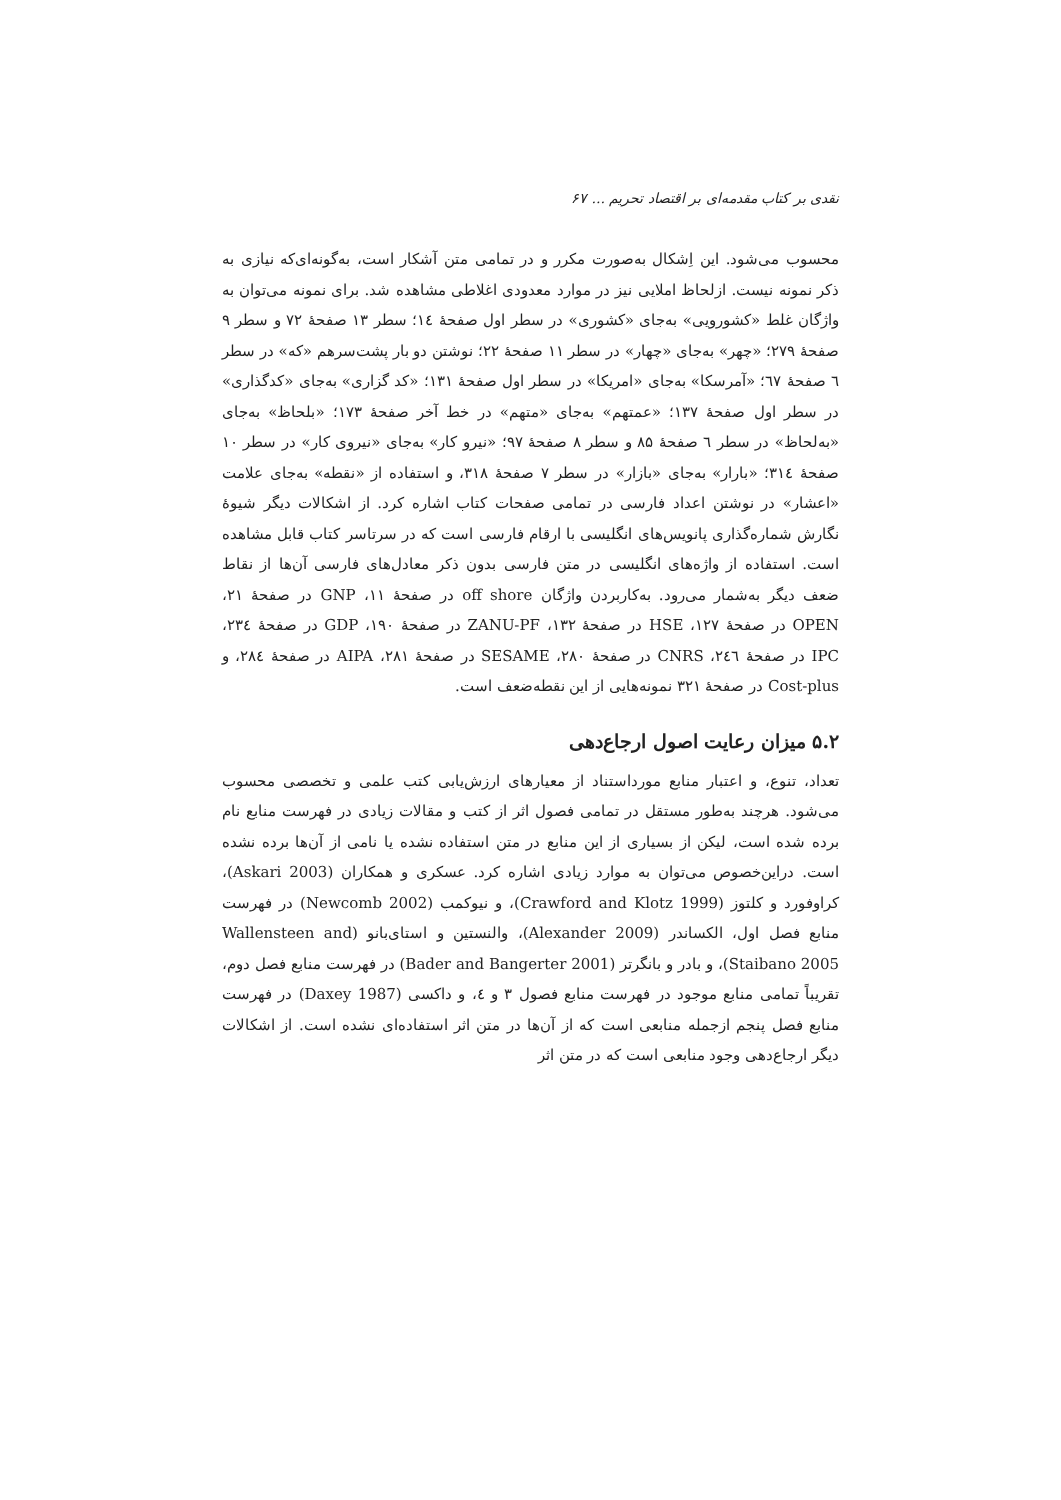نقدی بر کتاب مقدمه‌ای بر اقتصاد تحریم ... ۶۷
محسوب می‌شود. این اِشکال به‌صورت مکرر و در تمامی متن آشکار است، به‌گونه‌ای‌که نیازی به ذکر نمونه نیست. ازلحاظ املایی نیز در موارد معدودی اغلاطی مشاهده شد. برای نمونه می‌توان به واژگان غلط «کشورویی» به‌جای «کشوری» در سطر اول صفحهٔ ۱٤؛ سطر ۱۳ صفحهٔ ۷۲ و سطر ۹ صفحهٔ ۲۷۹؛ «چهر» به‌جای «چهار» در سطر ۱۱ صفحهٔ ۲۲؛ نوشتن دو بار پشت‌سرهم «که» در سطر ٦ صفحهٔ ٦٧؛ «آمرسکا» به‌جای «امریکا» در سطر اول صفحهٔ ۱۳۱؛ «کد گزاری» به‌جای «کدگذاری» در سطر اول صفحهٔ ۱۳۷؛ «عمتهم» به‌جای «متهم» در خط آخر صفحهٔ ۱۷۳؛ «بلحاظ» به‌جای «به‌لحاظ» در سطر ٦ صفحهٔ ۸۵ و سطر ۸ صفحهٔ ۹۷؛ «نیرو کار» به‌جای «نیروی کار» در سطر ۱۰ صفحهٔ ۳۱٤؛ «بارار» به‌جای «بازار» در سطر ۷ صفحهٔ ۳۱۸، و استفاده از «نقطه» به‌جای علامت «اعشار» در نوشتن اعداد فارسی در تمامی صفحات کتاب اشاره کرد. از اشکالات دیگر شیوهٔ نگارش شماره‌گذاری پانویس‌های انگلیسی با ارقام فارسی است که در سرتاسر کتاب قابل مشاهده است. استفاده از واژه‌های انگلیسی در متن فارسی بدون ذکر معادل‌های فارسی آن‌ها از نقاط ضعف دیگر به‌شمار می‌رود. به‌کاربردن واژگان off shore در صفحهٔ ۱۱، GNP در صفحهٔ ۲۱، OPEN در صفحهٔ ۱۲۷، HSE در صفحهٔ ۱۳۲، ZANU-PF در صفحهٔ ۱۹۰، GDP در صفحهٔ ۲۳٤، IPC در صفحهٔ ۲٤٦، CNRS در صفحهٔ ۲۸۰، SESAME در صفحهٔ ۲۸۱، AIPA در صفحهٔ ۲۸٤، و Cost-plus در صفحهٔ ۳۲۱ نمونه‌هایی از این نقطه‌ضعف است.
۵.۲ میزان رعایت اصول ارجاع‌دهی
تعداد، تنوع، و اعتبار منابع مورداستناد از معیارهای ارزش‌یابی کتب علمی و تخصصی محسوب می‌شود. هرچند به‌طور مستقل در تمامی فصول اثر از کتب و مقالات زیادی در فهرست منابع نام برده شده است، لیکن از بسیاری از این منابع در متن استفاده نشده یا نامی از آن‌ها برده نشده است. دراین‌خصوص می‌توان به موارد زیادی اشاره کرد. عسکری و همکاران (Askari 2003)، کراوفورد و کلتوز (Crawford and Klotz 1999)، و نیوکمب (Newcomb 2002) در فهرست منابع فصل اول، الکساندر (Alexander 2009)، والنستین و استای‌بانو (Wallensteen and Staibano 2005)، و بادر و بانگرتر (Bader and Bangerter 2001) در فهرست منابع فصل دوم، تقریباً تمامی منابع موجود در فهرست منابع فصول ۳ و ٤، و داکسی (Daxey 1987) در فهرست منابع فصل پنجم ازجمله منابعی است که از آن‌ها در متن اثر استفاده‌ای نشده است. از اشکالات دیگر ارجاع‌دهی وجود منابعی است که در متن اثر